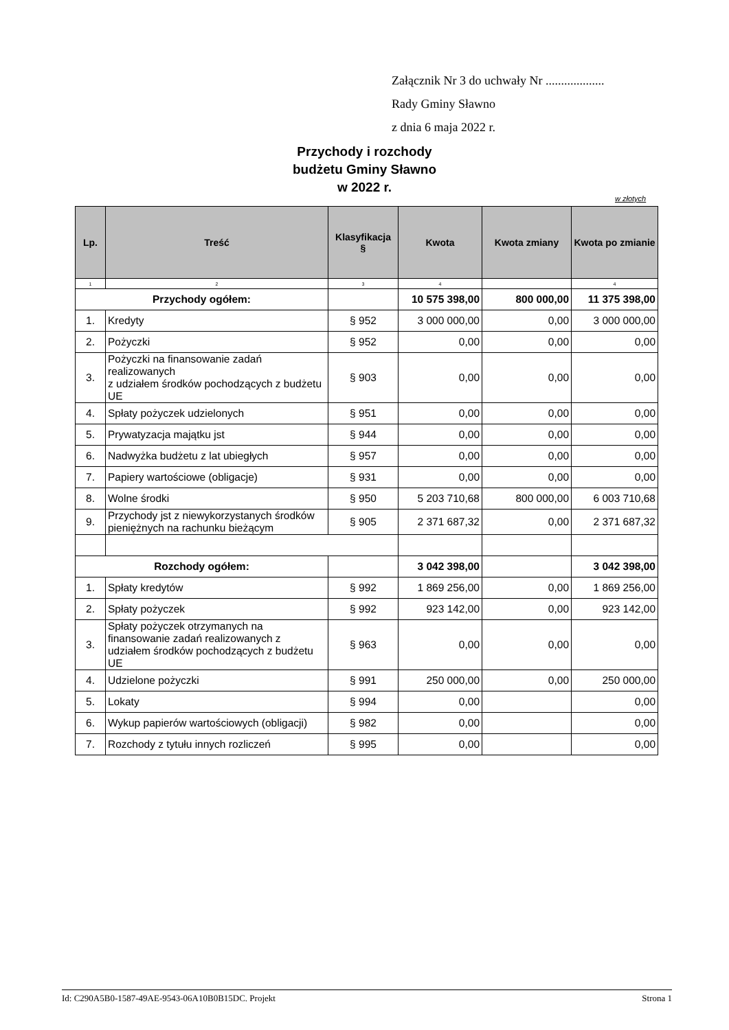Załącznik Nr 3 do uchwały Nr ...................
Rady Gminy Sławno
z dnia 6 maja 2022 r.
Przychody i rozchody
budżetu Gminy Sławno
w 2022 r.
w złotych
| Lp. | Treść | Klasyfikacja § | Kwota | Kwota zmiany | Kwota po zmianie |
| --- | --- | --- | --- | --- | --- |
| 1 | 2 | 3 | 4 | | 4 |
| Przychody ogółem: | | | 10 575 398,00 | 800 000,00 | 11 375 398,00 |
| 1. | Kredyty | § 952 | 3 000 000,00 | 0,00 | 3 000 000,00 |
| 2. | Pożyczki | § 952 | 0,00 | 0,00 | 0,00 |
| 3. | Pożyczki na finansowanie zadań realizowanych z udziałem środków pochodzących z budżetu UE | § 903 | 0,00 | 0,00 | 0,00 |
| 4. | Spłaty pożyczek udzielonych | § 951 | 0,00 | 0,00 | 0,00 |
| 5. | Prywatyzacja majątku jst | § 944 | 0,00 | 0,00 | 0,00 |
| 6. | Nadwyżka budżetu z lat ubiegłych | § 957 | 0,00 | 0,00 | 0,00 |
| 7. | Papiery wartościowe (obligacje) | § 931 | 0,00 | 0,00 | 0,00 |
| 8. | Wolne środki | § 950 | 5 203 710,68 | 800 000,00 | 6 003 710,68 |
| 9. | Przychody jst z niewykorzystanych środków pieniężnych na rachunku bieżącym | § 905 | 2 371 687,32 | 0,00 | 2 371 687,32 |
| Rozchody ogółem: | | | 3 042 398,00 | | 3 042 398,00 |
| 1. | Spłaty kredytów | § 992 | 1 869 256,00 | 0,00 | 1 869 256,00 |
| 2. | Spłaty pożyczek | § 992 | 923 142,00 | 0,00 | 923 142,00 |
| 3. | Spłaty pożyczek otrzymanych na finansowanie zadań realizowanych z udziałem środków pochodzących z budżetu UE | § 963 | 0,00 | 0,00 | 0,00 |
| 4. | Udzielone pożyczki | § 991 | 250 000,00 | 0,00 | 250 000,00 |
| 5. | Lokaty | § 994 | 0,00 | | 0,00 |
| 6. | Wykup papierów wartościowych (obligacji) | § 982 | 0,00 | | 0,00 |
| 7. | Rozchody z tytułu innych rozliczeń | § 995 | 0,00 | | 0,00 |
Id: C290A5B0-1587-49AE-9543-06A10B0B15DC. Projekt Strona 1